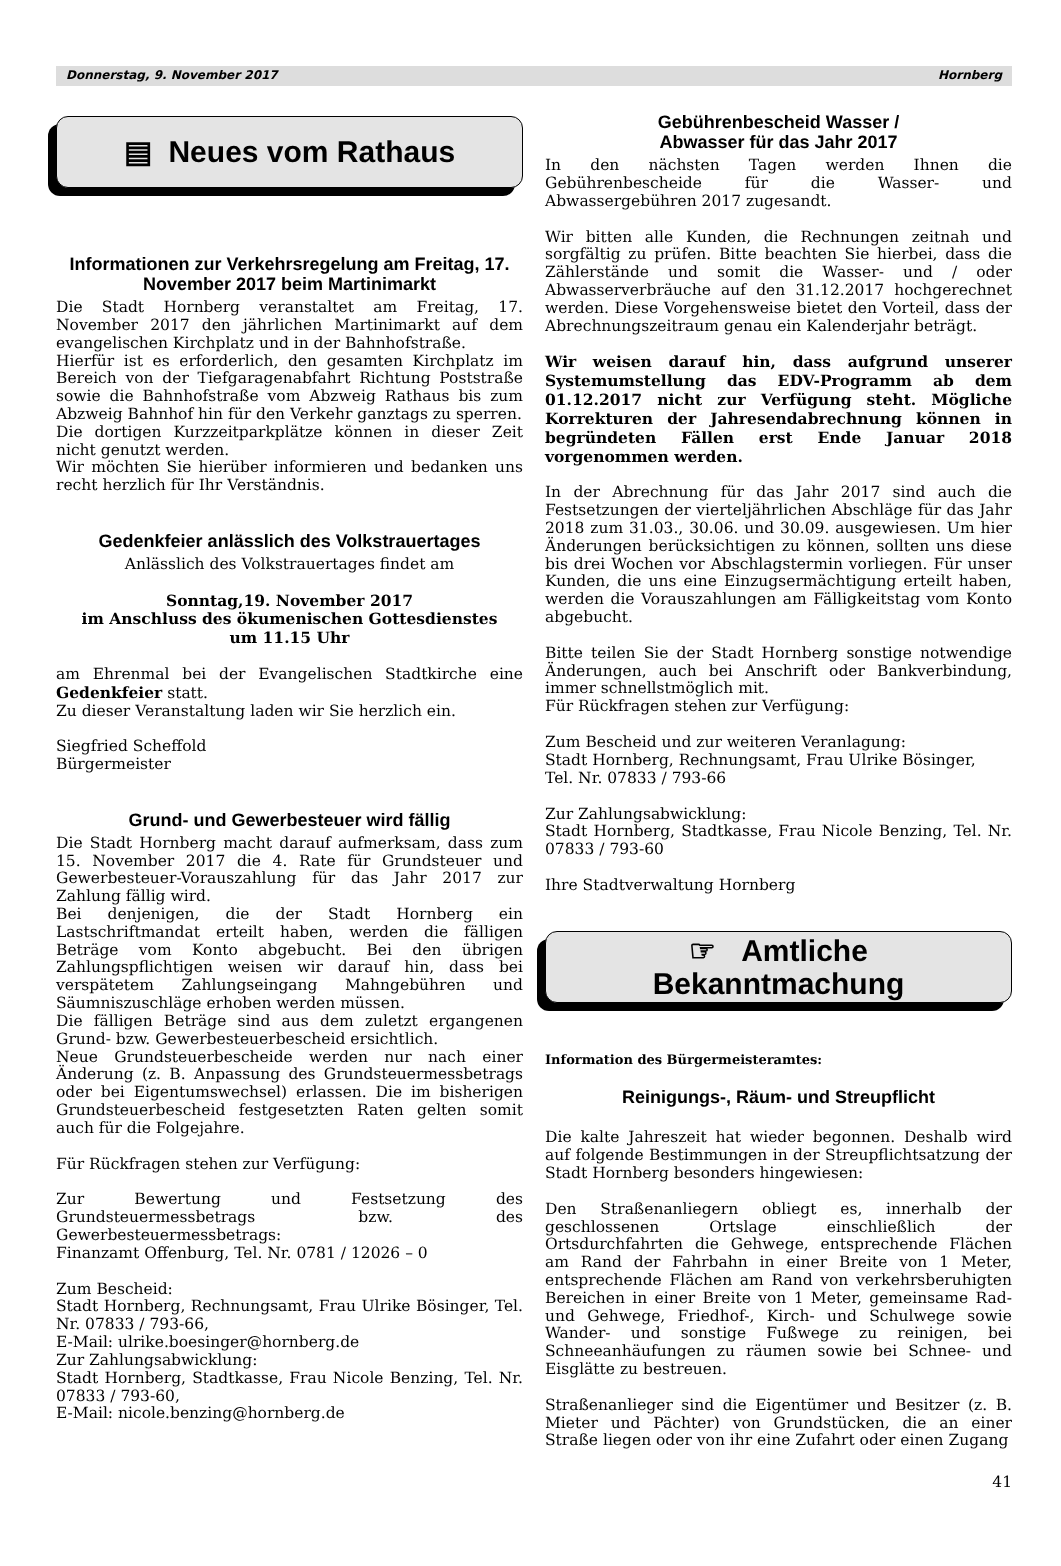Donnerstag, 9. November 2017 Hornberg
▤ Neues vom Rathaus
Informationen zur Verkehrsregelung am Freitag, 17. November 2017 beim Martinimarkt
Die Stadt Hornberg veranstaltet am Freitag, 17. November 2017 den jährlichen Martinimarkt auf dem evangelischen Kirchplatz und in der Bahnhofstraße.
Hierfür ist es erforderlich, den gesamten Kirchplatz im Bereich von der Tiefgaragenabfahrt Richtung Poststraße sowie die Bahnhofstraße vom Abzweig Rathaus bis zum Abzweig Bahnhof hin für den Verkehr ganztags zu sperren.
Die dortigen Kurzzeitparkplätze können in dieser Zeit nicht genutzt werden.
Wir möchten Sie hierüber informieren und bedanken uns recht herzlich für Ihr Verständnis.
Gedenkfeier anlässlich des Volkstrauertages
Anlässlich des Volkstrauertages findet am
Sonntag,19. November 2017
im Anschluss des ökumenischen Gottesdienstes
um 11.15 Uhr
am Ehrenmal bei der Evangelischen Stadtkirche eine Gedenkfeier statt.
Zu dieser Veranstaltung laden wir Sie herzlich ein.
Siegfried Scheffold
Bürgermeister
Grund- und Gewerbesteuer wird fällig
Die Stadt Hornberg macht darauf aufmerksam, dass zum 15. November 2017 die 4. Rate für Grundsteuer und Gewerbesteuer-Vorauszahlung für das Jahr 2017 zur Zahlung fällig wird.
Bei denjenigen, die der Stadt Hornberg ein Lastschriftmandat erteilt haben, werden die fälligen Beträge vom Konto abgebucht. Bei den übrigen Zahlungspflichtigen weisen wir darauf hin, dass bei verspätetem Zahlungseingang Mahngebühren und Säumniszuschläge erhoben werden müssen.
Die fälligen Beträge sind aus dem zuletzt ergangenen Grund- bzw. Gewerbesteuerbescheid ersichtlich.
Neue Grundsteuerbescheide werden nur nach einer Änderung (z. B. Anpassung des Grundsteuermessbetrags oder bei Eigentumswechsel) erlassen. Die im bisherigen Grundsteuerbescheid festgesetzten Raten gelten somit auch für die Folgejahre.
Für Rückfragen stehen zur Verfügung:
Zur Bewertung und Festsetzung des Grundsteuermessbetrags bzw. des Gewerbesteuermessbetrags:
Finanzamt Offenburg, Tel. Nr. 0781 / 12026 – 0
Zum Bescheid:
Stadt Hornberg, Rechnungsamt, Frau Ulrike Bösinger, Tel. Nr. 07833 / 793-66,
E-Mail: ulrike.boesinger@hornberg.de
Zur Zahlungsabwicklung:
Stadt Hornberg, Stadtkasse, Frau Nicole Benzing, Tel. Nr. 07833 / 793-60,
E-Mail: nicole.benzing@hornberg.de
Gebührenbescheid Wasser /
Abwasser für das Jahr 2017
In den nächsten Tagen werden Ihnen die Gebührenbescheide für die Wasser- und Abwassergebühren 2017 zugesandt.
Wir bitten alle Kunden, die Rechnungen zeitnah und sorgfältig zu prüfen. Bitte beachten Sie hierbei, dass die Zählerstände und somit die Wasser- und / oder Abwasserverbräuche auf den 31.12.2017 hochgerechnet werden. Diese Vorgehensweise bietet den Vorteil, dass der Abrechnungszeitraum genau ein Kalenderjahr beträgt.
Wir weisen darauf hin, dass aufgrund unserer Systemumstellung das EDV-Programm ab dem 01.12.2017 nicht zur Verfügung steht. Mögliche Korrekturen der Jahresendabrechnung können in begründeten Fällen erst Ende Januar 2018 vorgenommen werden.
In der Abrechnung für das Jahr 2017 sind auch die Festsetzungen der vierteljährlichen Abschläge für das Jahr 2018 zum 31.03., 30.06. und 30.09. ausgewiesen. Um hier Änderungen berücksichtigen zu können, sollten uns diese bis drei Wochen vor Abschlagstermin vorliegen. Für unser Kunden, die uns eine Einzugsermächtigung erteilt haben, werden die Vorauszahlungen am Fälligkeitstag vom Konto abgebucht.
Bitte teilen Sie der Stadt Hornberg sonstige notwendige Änderungen, auch bei Anschrift oder Bankverbindung, immer schnellstmöglich mit.
Für Rückfragen stehen zur Verfügung:
Zum Bescheid und zur weiteren Veranlagung:
Stadt Hornberg, Rechnungsamt, Frau Ulrike Bösinger,
Tel. Nr. 07833 / 793-66
Zur Zahlungsabwicklung:
Stadt Hornberg, Stadtkasse, Frau Nicole Benzing, Tel. Nr. 07833 / 793-60
Ihre Stadtverwaltung Hornberg
☞ Amtliche
Bekanntmachung
Information des Bürgermeisteramtes:
Reinigungs-, Räum- und Streupflicht
Die kalte Jahreszeit hat wieder begonnen. Deshalb wird auf folgende Bestimmungen in der Streupflichtsatzung der Stadt Hornberg besonders hingewiesen:
Den Straßenanliegern obliegt es, innerhalb der geschlossenen Ortslage einschließlich der Ortsdurchfahrten die Gehwege, entsprechende Flächen am Rand der Fahrbahn in einer Breite von 1 Meter, entsprechende Flächen am Rand von verkehrsberuhigten Bereichen in einer Breite von 1 Meter, gemeinsame Rad- und Gehwege, Friedhof-, Kirch- und Schulwege sowie Wander- und sonstige Fußwege zu reinigen, bei Schneeanhäufungen zu räumen sowie bei Schnee- und Eisglätte zu bestreuen.
Straßenanlieger sind die Eigentümer und Besitzer (z. B. Mieter und Pächter) von Grundstücken, die an einer Straße liegen oder von ihr eine Zufahrt oder einen Zugang
41